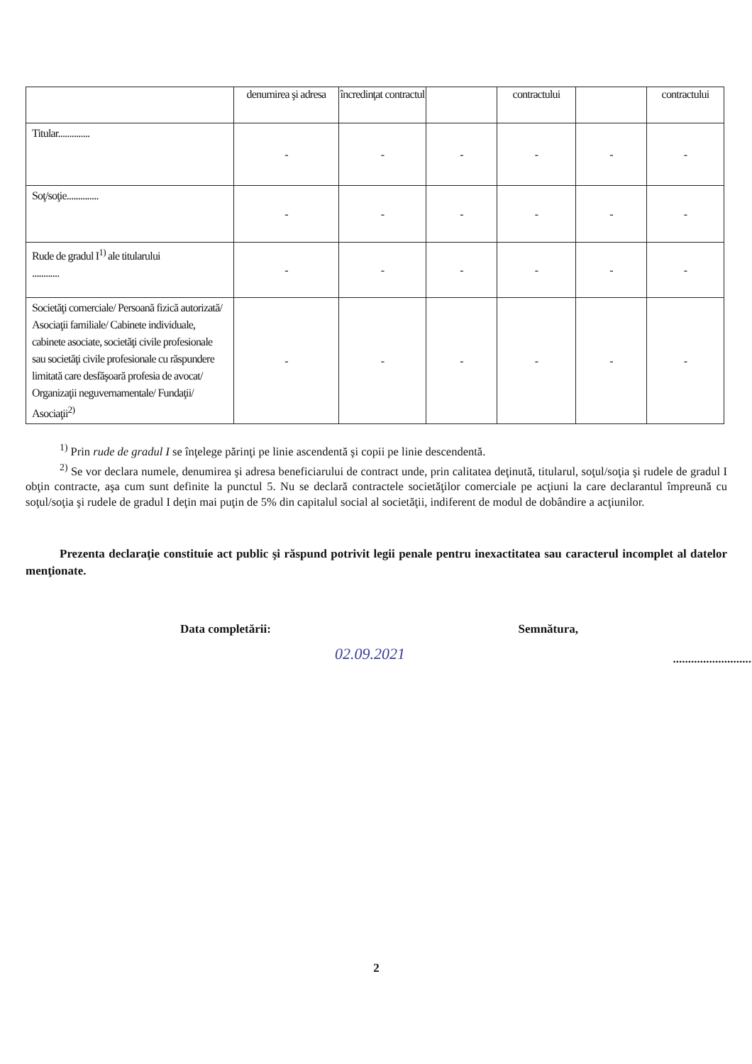| | denumirea şi adresa | încredinţat contractul | | contractului | | contractului |
| --- | --- | --- | --- | --- | --- | --- |
| Titular.............. | - | - | - | - | - | - |
| Soţ/soţie.............. | - | - | - | - | - | - |
| Rude de gradul I<sup>1)</sup> ale titularului ............ | - | - | - | - | - | - |
| Societăţi comerciale/ Persoană fizică autorizată/ Asociaţii familiale/ Cabinete individuale, cabinete asociate, societăţi civile profesionale sau societăţi civile profesionale cu răspundere limitată care desfăşoară profesia de avocat/ Organizaţii neguvernamentale/ Fundaţii/ Asociaţii<sup>2)</sup> | - | - | - | - | - | - |
<sup>1)</sup> Prin rude de gradul I se înţelege părinţi pe linie ascendentă şi copii pe linie descendentă.
<sup>2)</sup> Se vor declara numele, denumirea şi adresa beneficiarului de contract unde, prin calitatea deţinută, titularul, soţul/soţia şi rudele de gradul I obţin contracte, aşa cum sunt definite la punctul 5. Nu se declară contractele societăţilor comerciale pe acţiuni la care declarantul împreună cu soţul/soţia şi rudele de gradul I deţin mai puţin de 5% din capitalul social al societăţii, indiferent de modul de dobândire a acţiunilor.
Prezenta declaraţie constituie act public şi răspund potrivit legii penale pentru inexactitatea sau caracterul incomplet al datelor menţionate.
Data completării:
02.09.2021
Semnătura,
..............................
2